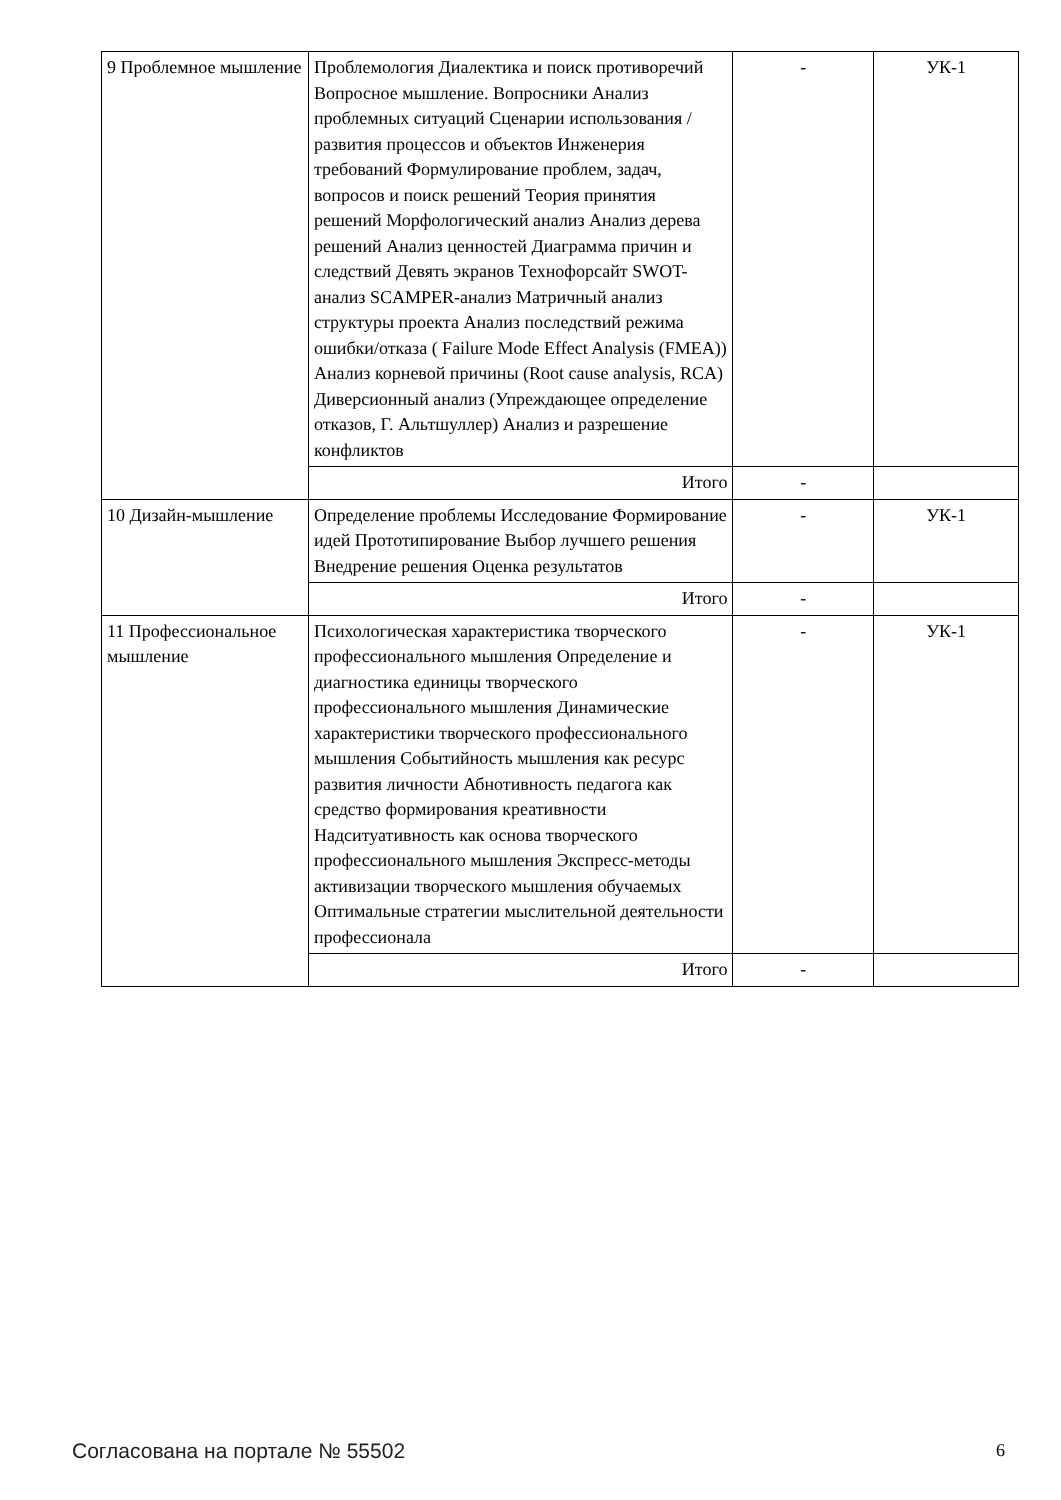| 9 Проблемное мышление | Проблемология Диалектика и поиск противоречий Вопросное мышление. Вопросники Анализ проблемных ситуаций Сценарии использования / развития процессов и объектов Инженерия требований Формулирование проблем, задач, вопросов и поиск решений Теория принятия решений Морфологический анализ Анализ дерева решений Анализ ценностей Диаграмма причин и следствий Девять экранов Технофорсайт SWOT-анализ SCAMPER-анализ Матричный анализ структуры проекта Анализ последствий режима ошибки/отказа ( Failure Mode Effect Analysis (FMEA)) Анализ корневой причины (Root cause analysis, RCA) Диверсионный анализ (Упреждающее определение отказов, Г. Альтшуллер) Анализ и разрешение конфликтов | - | УК-1 |
| | Итого | - | |
| 10 Дизайн-мышление | Определение проблемы Исследование Формирование идей Прототипирование Выбор лучшего решения Внедрение решения Оценка результатов | - | УК-1 |
| | Итого | - | |
| 11 Профессиональное мышление | Психологическая характеристика творческого профессионального мышления Определение и диагностика единицы творческого профессионального мышления Динамические характеристики творческого профессионального мышления Событийность мышления как ресурс развития личности Абнотивность педагога как средство формирования креативности Надситуативность как основа творческого профессионального мышления Экспресс-методы активизации творческого мышления обучаемых Оптимальные стратегии мыслительной деятельности профессионала | - | УК-1 |
| | Итого | - | |
Согласована на портале № 55502 6